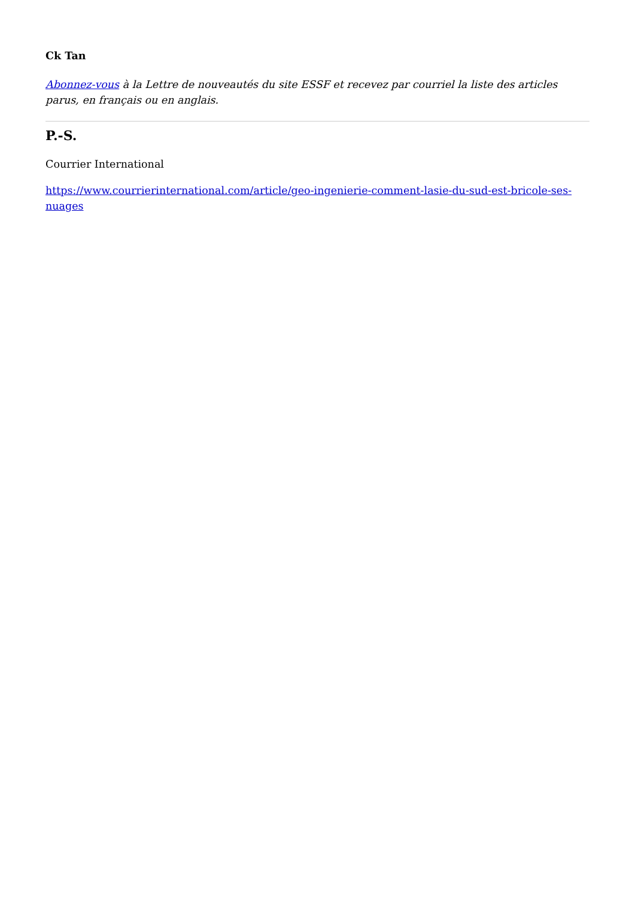Ck Tan
Abonnez-vous à la Lettre de nouveautés du site ESSF et recevez par courriel la liste des articles parus, en français ou en anglais.
P.-S.
Courrier International
https://www.courrierinternational.com/article/geo-ingenierie-comment-lasie-du-sud-est-bricole-ses-nuages